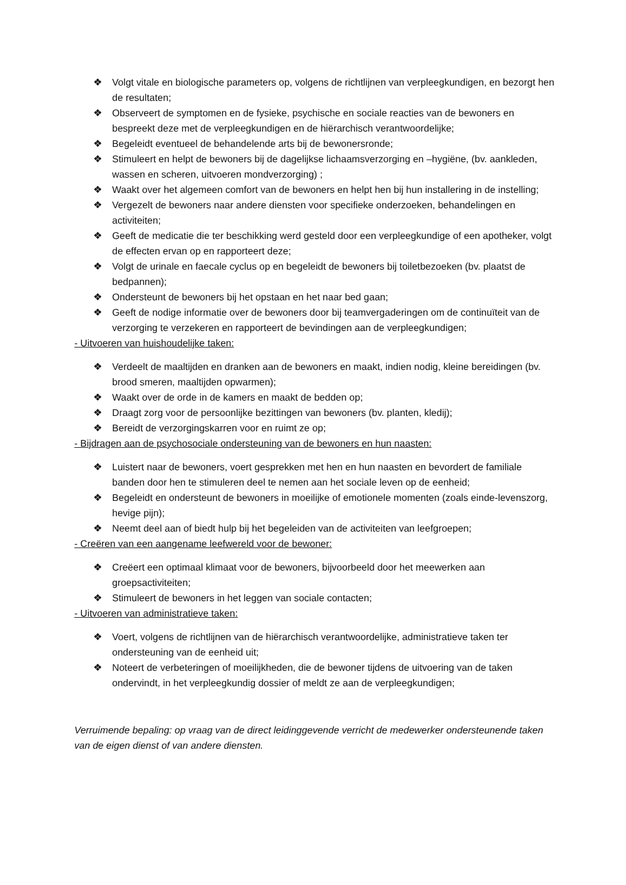❖ Volgt vitale en biologische parameters op, volgens de richtlijnen van verpleegkundigen, en bezorgt hen de resultaten;
❖ Observeert de symptomen en de fysieke, psychische en sociale reacties van de bewoners en bespreekt deze met de verpleegkundigen en de hiërarchisch verantwoordelijke;
❖ Begeleidt eventueel de behandelende arts bij de bewonersronde;
❖ Stimuleert en helpt de bewoners bij de dagelijkse lichaamsverzorging en –hygiëne, (bv. aankleden, wassen en scheren, uitvoeren mondverzorging) ;
❖ Waakt over het algemeen comfort van de bewoners en helpt hen bij hun installering in de instelling;
❖ Vergezelt de bewoners naar andere diensten voor specifieke onderzoeken, behandelingen en activiteiten;
❖ Geeft de medicatie die ter beschikking werd gesteld door een verpleegkundige of een apotheker, volgt de effecten ervan op en rapporteert deze;
❖ Volgt de urinale en faecale cyclus op en begeleidt de bewoners bij toiletbezoeken (bv. plaatst de bedpannen);
❖ Ondersteunt de bewoners bij het opstaan en het naar bed gaan;
❖ Geeft de nodige informatie over de bewoners door bij teamvergaderingen om de continuïteit van de verzorging te verzekeren en rapporteert de bevindingen aan de verpleegkundigen;
- Uitvoeren van huishoudelijke taken:
❖ Verdeelt de maaltijden en dranken aan de bewoners en maakt, indien nodig, kleine bereidingen (bv. brood smeren, maaltijden opwarmen);
❖ Waakt over de orde in de kamers en maakt de bedden op;
❖ Draagt zorg voor de persoonlijke bezittingen van bewoners (bv. planten, kledij);
❖ Bereidt de verzorgingskarren voor en ruimt ze op;
- Bijdragen aan de psychosociale ondersteuning van de bewoners en hun naasten:
❖ Luistert naar de bewoners, voert gesprekken met hen en hun naasten en bevordert de familiale banden door hen te stimuleren deel te nemen aan het sociale leven op de eenheid;
❖ Begeleidt en ondersteunt de bewoners in moeilijke of emotionele momenten (zoals einde-levenszorg, hevige pijn);
❖ Neemt deel aan of biedt hulp bij het begeleiden van de activiteiten van leefgroepen;
- Creëren van een aangename leefwereld voor de bewoner:
❖ Creëert een optimaal klimaat voor de bewoners, bijvoorbeeld door het meewerken aan groepsactiviteiten;
❖ Stimuleert de bewoners in het leggen van sociale contacten;
- Uitvoeren van administratieve taken:
❖ Voert, volgens de richtlijnen van de hiërarchisch verantwoordelijke, administratieve taken ter ondersteuning van de eenheid uit;
❖ Noteert de verbeteringen of moeilijkheden, die de bewoner tijdens de uitvoering van de taken ondervindt, in het verpleegkundig dossier of meldt ze aan de verpleegkundigen;
Verruimende bepaling: op vraag van de direct leidinggevende verricht de medewerker ondersteunende taken van de eigen dienst of van andere diensten.